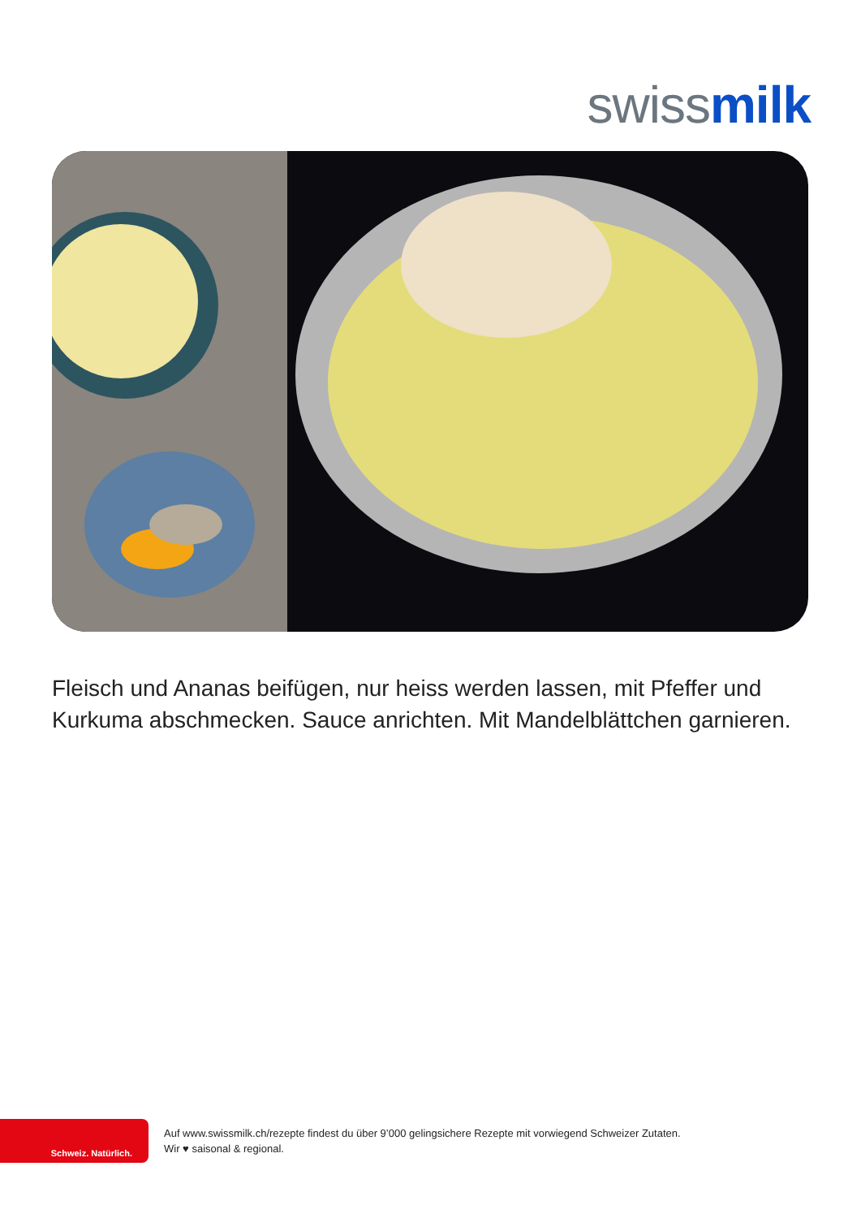swiss milk
Fleisch und Ananas beifügen, nur heiss werden lassen, mit Pfeffer und Kurkuma abschmecken. Sauce anrichten. Mit Mandelblättchen garnieren.
Schweiz. Natürlich.
Auf www.swissmilk.ch/rezepte findest du über 9’000 gelingsichere Rezepte mit vorwiegend Schweizer Zutaten.
Wir ♥ saisonal & regional.